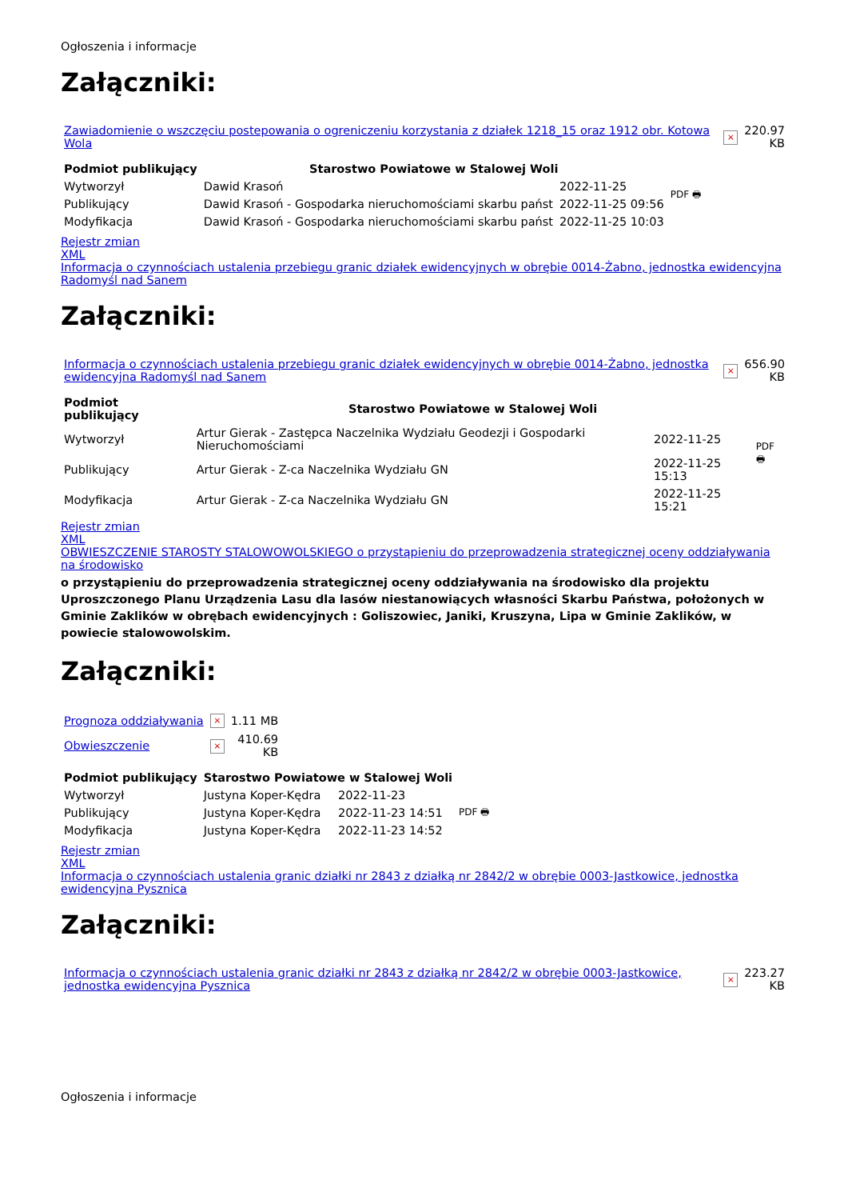Ogłoszenia i informacje
Załączniki:
| Zawiadomienie o wszczęciu postepowania o ogreniczeniu korzystania z działek 1218_15 oraz 1912 obr. Kotowa Wola | × | 220.97 KB |
| Podmiot publikujący | Starostwo Powiatowe w Stalowej Woli | | PDF 🖶 |
| Wytworzył | Dawid Krasoń | 2022-11-25 | |
| Publikujący | Dawid Krasoń - Gospodarka nieruchomościami skarbu państ | 2022-11-25 09:56 | |
| Modyfikacja | Dawid Krasoń - Gospodarka nieruchomościami skarbu państ | 2022-11-25 10:03 | |
Rejestr zmian
XML
Informacja o czynnościach ustalenia przebiegu granic działek ewidencyjnych w obrębie 0014-Żabno, jednostka ewidencyjna Radomyśl nad Sanem
Załączniki:
| Informacja o czynnościach ustalenia przebiegu granic działek ewidencyjnych w obrębie 0014-Żabno, jednostka ewidencyjna Radomyśl nad Sanem | × | 656.90 KB |
| Podmiot publikujący | Starostwo Powiatowe w Stalowej Woli | | PDF 🖶 |
| Wytworzył | Artur Gierak - Zastępca Naczelnika Wydziału Geodezji i Gospodarki Nieruchomościami | 2022-11-25 | |
| Publikujący | Artur Gierak - Z-ca Naczelnika Wydziału GN | 2022-11-25 15:13 | |
| Modyfikacja | Artur Gierak - Z-ca Naczelnika Wydziału GN | 2022-11-25 15:21 | |
Rejestr zmian
XML
OBWIESZCZENIE STAROSTY STALOWOWOLSKIEGO o przystąpieniu do przeprowadzenia strategicznej oceny oddziaływania na środowisko
o przystąpieniu do przeprowadzenia strategicznej oceny oddziaływania na środowisko dla projektu Uproszczonego Planu Urządzenia Lasu dla lasów niestanowiących własności Skarbu Państwa, położonych w Gminie Zaklików w obrębach ewidencyjnych : Goliszowiec, Janiki, Kruszyna, Lipa w Gminie Zaklików, w powiecie stalowowolskim.
Załączniki:
| Prognoza oddziaływania | × | 1.11 MB |
| Obwieszczenie | × | 410.69 KB |
| Podmiot publikujący | Starostwo Powiatowe w Stalowej Woli | | |
| --- | --- | --- | --- |
| Wytworzył | Justyna Koper-Kędra | 2022-11-23 | PDF 🖶 |
| Publikujący | Justyna Koper-Kędra | 2022-11-23 14:51 | |
| Modyfikacja | Justyna Koper-Kędra | 2022-11-23 14:52 | |
Rejestr zmian
XML
Informacja o czynnościach ustalenia granic działki nr 2843 z działką nr 2842/2 w obrębie 0003-Jastkowice, jednostka ewidencyjna Pysznica
Załączniki:
| Informacja o czynnościach ustalenia granic działki nr 2843 z działką nr 2842/2 w obrębie 0003-Jastkowice, jednostka ewidencyjna Pysznica | × | 223.27 KB |
Ogłoszenia i informacje